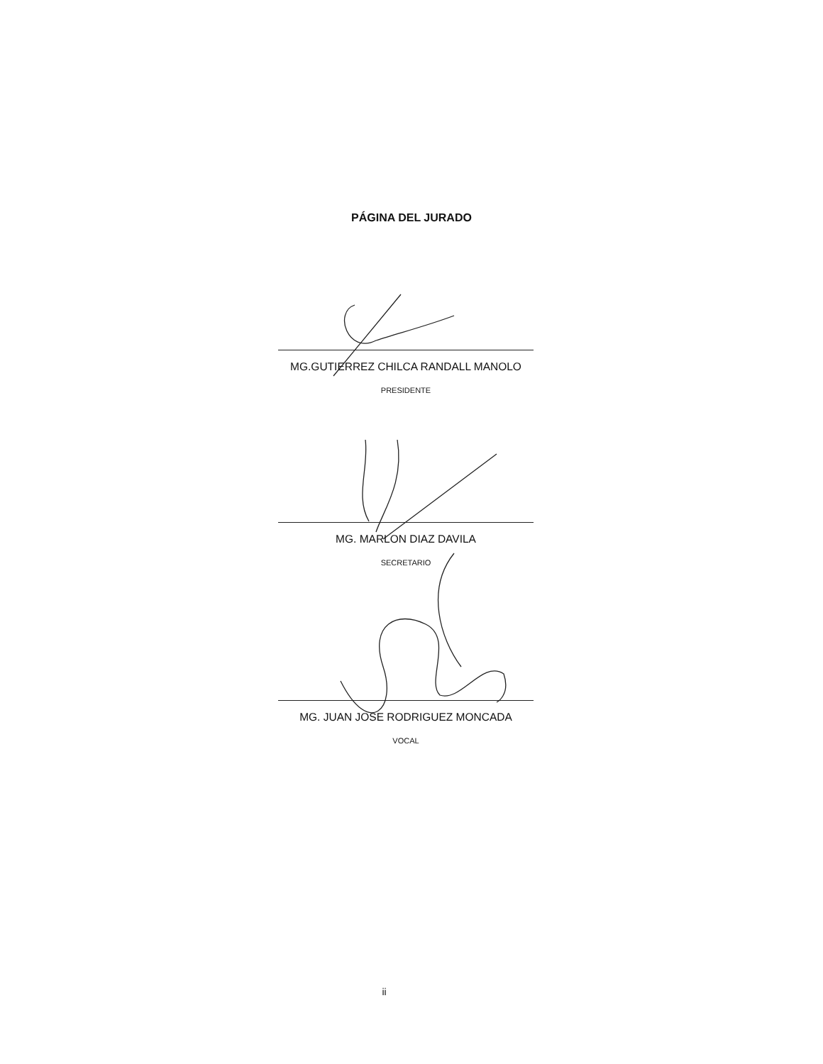PÁGINA DEL JURADO
MG.GUTIERREZ CHILCA RANDALL MANOLO
PRESIDENTE
MG. MARLON DIAZ DAVILA
SECRETARIO
MG. JUAN JOSE RODRIGUEZ MONCADA
VOCAL
ii